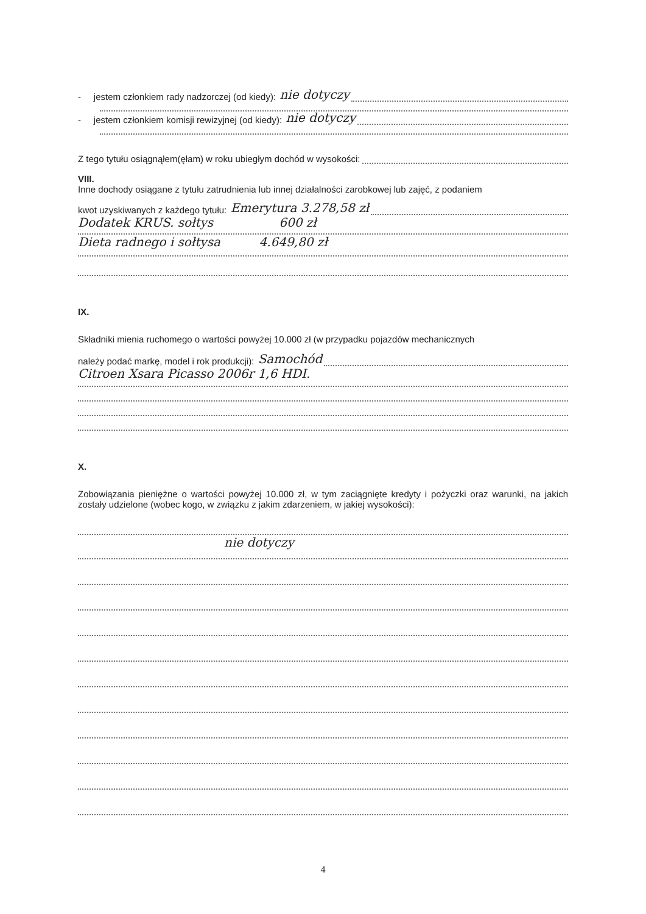- jestem członkiem rady nadzorczej (od kiedy): nie dotyczy
- jestem członkiem komisji rewizyjnej (od kiedy): nie dotyczy
Z tego tytułu osiągnąłem(ęłam) w roku ubiegłym dochód w wysokości:
VIII.
Inne dochody osiągane z tytułu zatrudnienia lub innej działalności zarobkowej lub zajęć, z podaniem
kwot uzyskiwanych z każdego tytułu: Emerytura 3.278,58 zł
Dodatek KRUS. sołtys 600 zł
Dieta radnego i sołtysa 4.649,80 zł
IX.
Składniki mienia ruchomego o wartości powyżej 10.000 zł (w przypadku pojazdów mechanicznych
należy podać markę, model i rok produkcji): Samochód
Citroen Xsara Picasso 2006r 1,6 HDI.
X.
Zobowiązania pieniężne o wartości powyżej 10.000 zł, w tym zaciągnięte kredyty i pożyczki oraz warunki, na jakich zostały udzielone (wobec kogo, w związku z jakim zdarzeniem, w jakiej wysokości):
nie dotyczy
4